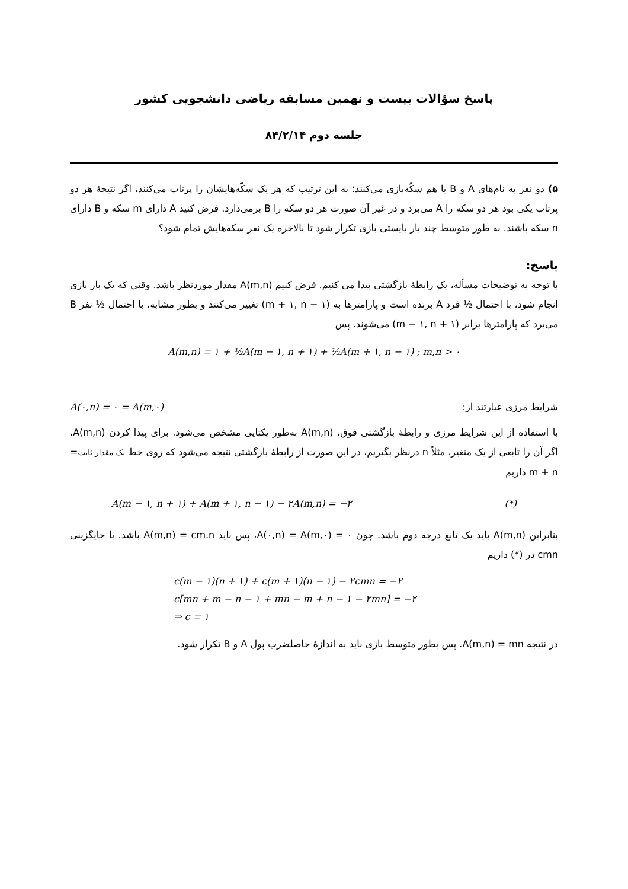پاسخ سؤالات بیست و نهمین مسابقه ریاضی دانشجویی کشور
جلسه دوم ۸۴/۲/۱۴
۵) دو نفر به نام‌های A و B با هم سکّه‌بازی می‌کنند؛ به این ترتیب که هر یک سکّه‌هایشان را پرتاب می‌کنند، اگر نتیجهٔ هر دو پرتاب یکی بود هر دو سکه را A می‌برد و در غیر آن صورت هر دو سکه را B برمی‌دارد. فرض کنید A دارای m سکه و B دارای n سکه باشند. به طور متوسط چند بار بایستی بازی تکرار شود تا بالاخره یک نفر سکه‌هایش تمام شود؟
پاسخ:
با توجه به توضیحات مسأله، یک رابطهٔ بازگشتی پیدا می کنیم. فرض کنیم A(m,n) مقدار موردنظر باشد. وقتی که یک بار بازی انجام شود، با احتمال ½ فرد A برنده است و پارامترها به (m + ۱, n − ۱) تغییر می‌کنند و بطور مشابه، با احتمال ½ نفر B می‌برد که پارامترها برابر (m − ۱, n + ۱) می‌شوند. پس
A(m,n) = ۱ + ½A(m − ۱, n + ۱) + ½A(m + ۱, n − ۱) ; m,n > ۰
شرایط مرزی عبارتند از: A(۰,n) = ۰ = A(m,۰)
با استفاده از این شرایط مرزی و رابطهٔ بازگشتی فوق، A(m,n) به‌طور یکتایی مشخص می‌شود. برای پیدا کردن A(m,n)، اگر آن را تابعی از یک متغیر، مثلاً n درنظر بگیریم، در این صورت از رابطهٔ بازگشتی نتیجه می‌شود که روی خط یک مقدار ثابت= m + n داریم
A(m − ۱, n + ۱) + A(m + ۱, n − ۱) − ۲A(m,n) = −۲ (*)
بنابراین A(m,n) باید یک تابع درجه دوم باشد. چون A(۰,n) = A(m,۰) = ۰، پس باید A(m,n) = cm.n باشد. با جایگزینی cmn در (*) داریم
c(m − ۱)(n + ۱) + c(m + ۱)(n − ۱) − ۲cmn = −۲
c[mn + m − n − ۱ + mn − m + n − ۱ − ۲mn] = −۲
⇒ c = ۱
در نتیجه A(m,n) = mn. پس بطور متوسط بازی باید به اندازهٔ حاصلضرب پول A و B تکرار شود.